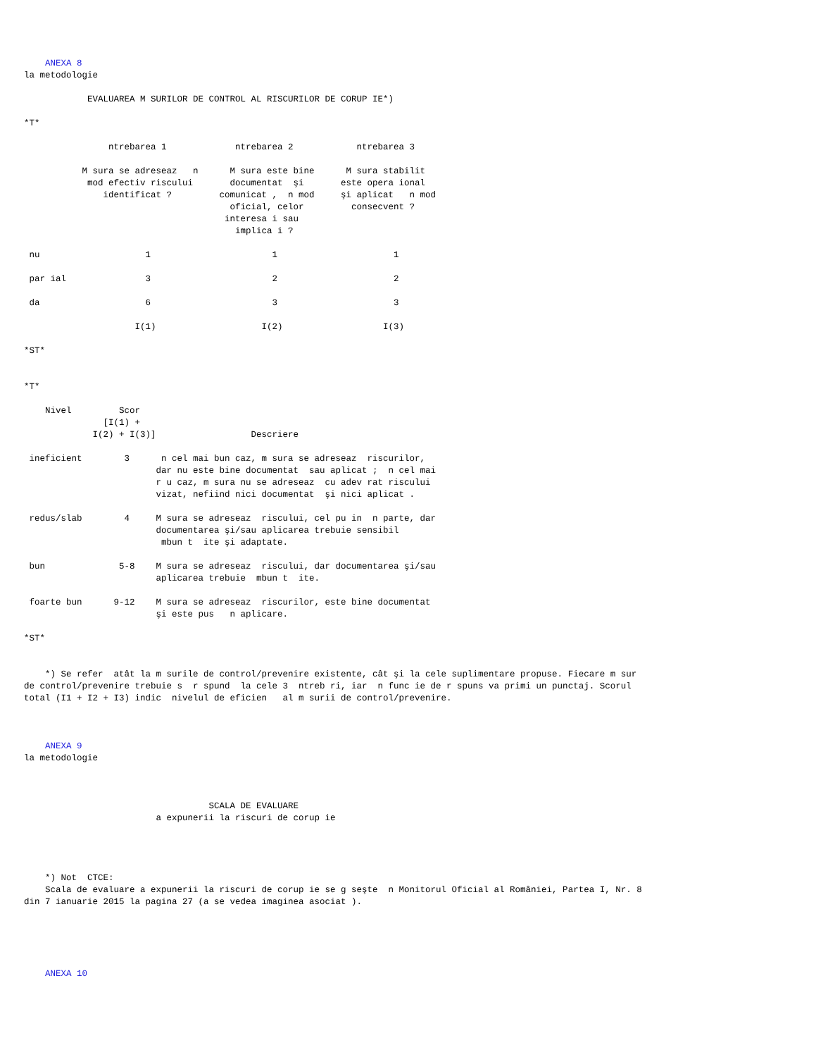ANEXA 8
la metodologie

            EVALUAREA M SURILOR DE CONTROL AL RISCURILOR DE CORUP IE*)

*T*

                ntrebarea 1             ntrebarea 2            ntrebarea 3

           M sura se adreseaz   n      M sura este bine      M sura stabilit
            mod efectiv riscului       documentat  şi       este opera ional
               identificat ?         comunicat ,  n mod     şi aplicat   n mod
                                       oficial, celor         consecvent ?
                                      interesa i sau
                                        implica i ?

 nu                    1                       1                      1

 par ial               3                       2                      2

 da                    6                       3                      3

                     I(1)                    I(2)                   I(3)

*ST*


*T*

    Nivel         Scor
               [I(1) +
             I(2) + I(3)]                  Descriere

 ineficient        3      n cel mai bun caz, m sura se adreseaz  riscurilor,
                         dar nu este bine documentat  sau aplicat ;  n cel mai
                         r u caz, m sura nu se adreseaz  cu adev rat riscului
                         vizat, nefiind nici documentat  şi nici aplicat .

 redus/slab        4     M sura se adreseaz  riscului, cel pu in  n parte, dar
                         documentarea şi/sau aplicarea trebuie sensibil
                          mbun t  ite şi adaptate.

 bun              5-8    M sura se adreseaz  riscului, dar documentarea şi/sau
                         aplicarea trebuie  mbun t  ite.

 foarte bun      9-12    M sura se adreseaz  riscurilor, este bine documentat
                         şi este pus   n aplicare.

*ST*


    *) Se refer  atât la m surile de control/prevenire existente, cât şi la cele suplimentare propuse. Fiecare m sur
de control/prevenire trebuie s  r spund  la cele 3  ntreb ri, iar  n func ie de r spuns va primi un punctaj. Scorul
total (I1 + I2 + I3) indic  nivelul de eficien   al m surii de control/prevenire.



    ANEXA 9
la metodologie



                                   SCALA DE EVALUARE
                         a expunerii la riscuri de corup ie




    *) Not  CTCE:
    Scala de evaluare a expunerii la riscuri de corup ie se g seşte  n Monitorul Oficial al României, Partea I, Nr. 8
din 7 ianuarie 2015 la pagina 27 (a se vedea imaginea asociat ).





    ANEXA 10